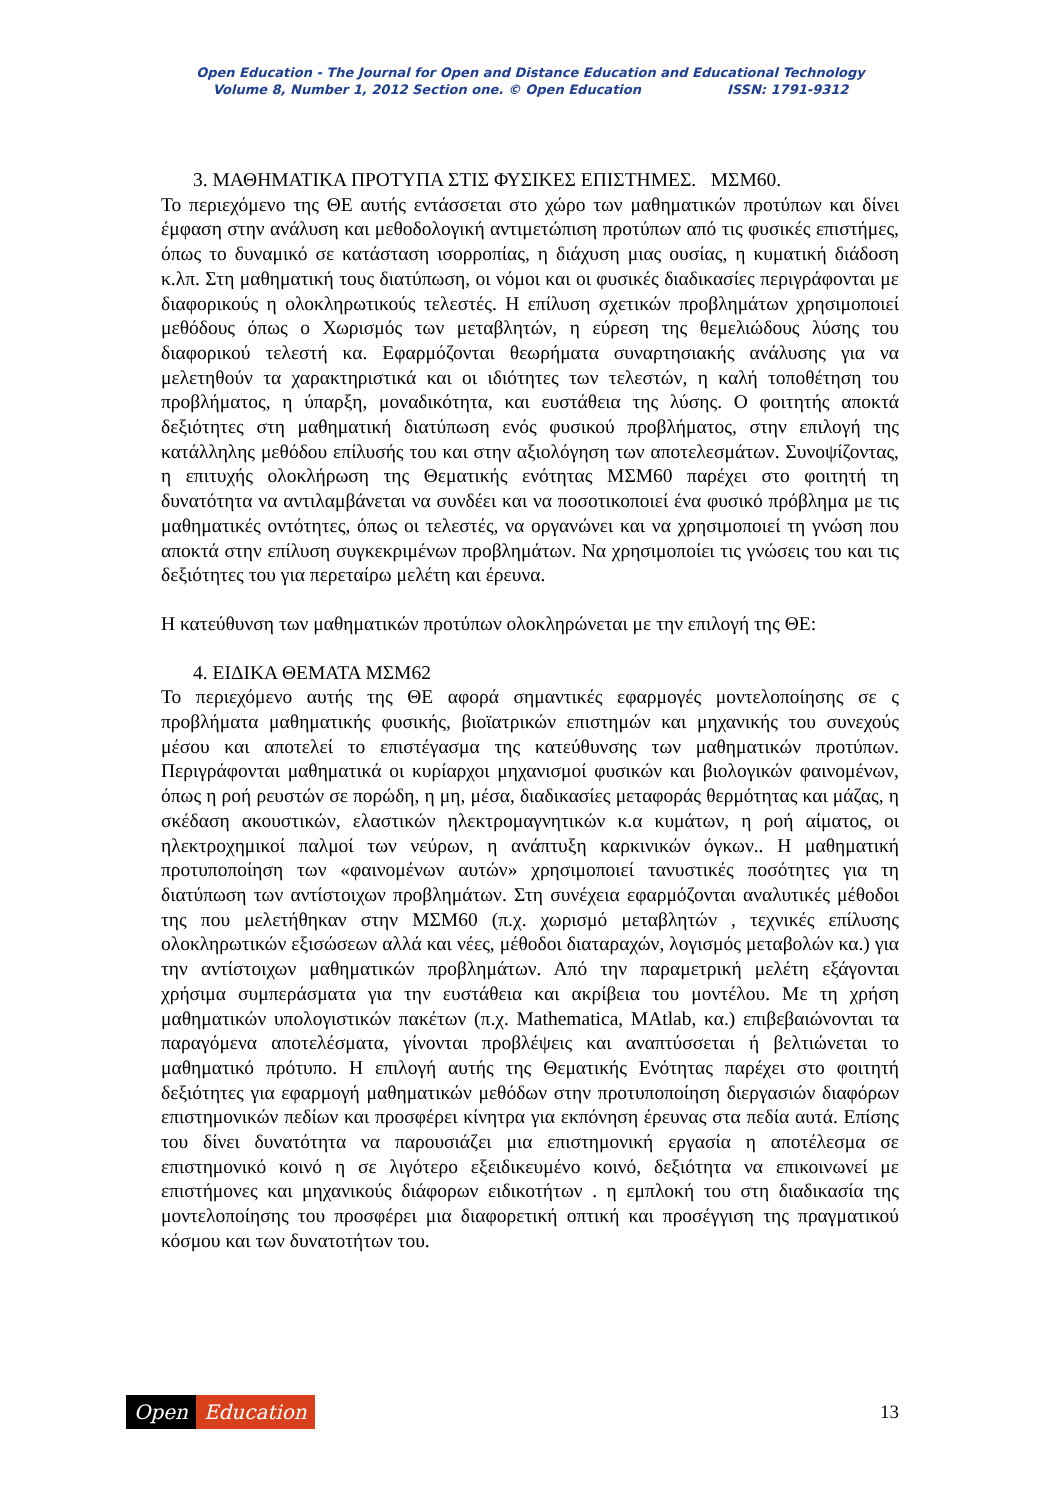Open Education - The Journal for Open and Distance Education and Educational Technology
Volume 8, Number 1, 2012 Section one. © Open Education ISSN: 1791-9312
3. ΜΑΘΗΜΑΤΙΚΑ ΠΡΟΤΥΠΑ ΣΤΙΣ ΦΥΣΙΚΕΣ ΕΠΙΣΤΗΜΕΣ. ΜΣΜ60.
Το περιεχόμενο της ΘΕ αυτής εντάσσεται στο χώρο των μαθηματικών προτύπων και δίνει έμφαση στην ανάλυση και μεθοδολογική αντιμετώπιση προτύπων από τις φυσικές επιστήμες, όπως το δυναμικό σε κατάσταση ισορροπίας, η διάχυση μιας ουσίας, η κυματική διάδοση κ.λπ. Στη μαθηματική τους διατύπωση, οι νόμοι και οι φυσικές διαδικασίες περιγράφονται με διαφορικούς η ολοκληρωτικούς τελεστές. Η επίλυση σχετικών προβλημάτων χρησιμοποιεί μεθόδους όπως ο Χωρισμός των μεταβλητών, η εύρεση της θεμελιώδους λύσης του διαφορικού τελεστή κα. Εφαρμόζονται θεωρήματα συναρτησιακής ανάλυσης για να μελετηθούν τα χαρακτηριστικά και οι ιδιότητες των τελεστών, η καλή τοποθέτηση του προβλήματος, η ύπαρξη, μοναδικότητα, και ευστάθεια της λύσης. Ο φοιτητής αποκτά δεξιότητες στη μαθηματική διατύπωση ενός φυσικού προβλήματος, στην επιλογή της κατάλληλης μεθόδου επίλυσής του και στην αξιολόγηση των αποτελεσμάτων. Συνοψίζοντας, η επιτυχής ολοκλήρωση της Θεματικής ενότητας ΜΣΜ60 παρέχει στο φοιτητή τη δυνατότητα να αντιλαμβάνεται να συνδέει και να ποσοτικοποιεί ένα φυσικό πρόβλημα με τις μαθηματικές οντότητες, όπως οι τελεστές, να οργανώνει και να χρησιμοποιεί τη γνώση που αποκτά στην επίλυση συγκεκριμένων προβλημάτων. Να χρησιμοποίει τις γνώσεις του και τις δεξιότητες του για περεταίρω μελέτη και έρευνα.
Η κατεύθυνση των μαθηματικών προτύπων ολοκληρώνεται με την επιλογή της ΘΕ:
4. ΕΙΔΙΚΑ ΘΕΜΑΤΑ ΜΣΜ62
Το περιεχόμενο αυτής της ΘΕ αφορά σημαντικές εφαρμογές μοντελοποίησης σε ς προβλήματα μαθηματικής φυσικής, βιοϊατρικών επιστημών και μηχανικής του συνεχούς μέσου και αποτελεί το επιστέγασμα της κατεύθυνσης των μαθηματικών προτύπων. Περιγράφονται μαθηματικά οι κυρίαρχοι μηχανισμοί φυσικών και βιολογικών φαινομένων, όπως η ροή ρευστών σε πορώδη, η μη, μέσα, διαδικασίες μεταφοράς θερμότητας και μάζας, η σκέδαση ακουστικών, ελαστικών ηλεκτρομαγνητικών κ.α κυμάτων, η ροή αίματος, οι ηλεκτροχημικοί παλμοί των νεύρων, η ανάπτυξη καρκινικών όγκων.. Η μαθηματική προτυποποίηση των «φαινομένων αυτών» χρησιμοποιεί τανυστικές ποσότητες για τη διατύπωση των αντίστοιχων προβλημάτων. Στη συνέχεια εφαρμόζονται αναλυτικές μέθοδοι της που μελετήθηκαν στην ΜΣΜ60 (π.χ. χωρισμό μεταβλητών , τεχνικές επίλυσης ολοκληρωτικών εξισώσεων αλλά και νέες, μέθοδοι διαταραχών, λογισμός μεταβολών κα.) για την αντίστοιχων μαθηματικών προβλημάτων. Από την παραμετρική μελέτη εξάγονται χρήσιμα συμπεράσματα για την ευστάθεια και ακρίβεια του μοντέλου. Με τη χρήση μαθηματικών υπολογιστικών πακέτων (π.χ. Mathematica, MAtlab, κα.) επιβεβαιώνονται τα παραγόμενα αποτελέσματα, γίνονται προβλέψεις και αναπτύσσεται ή βελτιώνεται το μαθηματικό πρότυπο. Η επιλογή αυτής της Θεματικής Ενότητας παρέχει στο φοιτητή δεξιότητες για εφαρμογή μαθηματικών μεθόδων στην προτυποποίηση διεργασιών διαφόρων επιστημονικών πεδίων και προσφέρει κίνητρα για εκπόνηση έρευνας στα πεδία αυτά. Επίσης του δίνει δυνατότητα να παρουσιάζει μια επιστημονική εργασία η αποτέλεσμα σε επιστημονικό κοινό η σε λιγότερο εξειδικευμένο κοινό, δεξιότητα να επικοινωνεί με επιστήμονες και μηχανικούς διάφορων ειδικοτήτων . η εμπλοκή του στη διαδικασία της μοντελοποίησης του προσφέρει μια διαφορετική οπτική και προσέγγιση της πραγματικού κόσμου και των δυνατοτήτων του.
Open Education
13